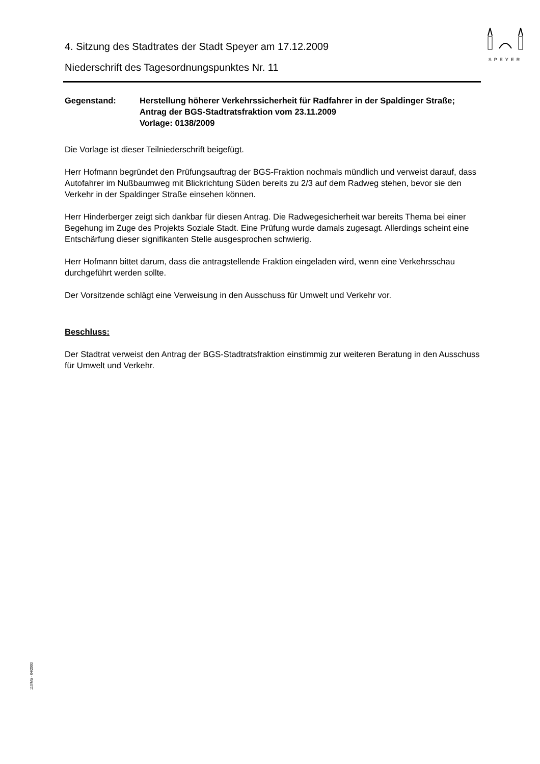SPEYER
4. Sitzung des Stadtrates der Stadt Speyer am 17.12.2009
Niederschrift des Tagesordnungspunktes Nr. 11
Gegenstand: Herstellung höherer Verkehrssicherheit für Radfahrer in der Spaldinger Straße; Antrag der BGS-Stadtratsfraktion vom 23.11.2009
Vorlage: 0138/2009
Die Vorlage ist dieser Teilniederschrift beigefügt.
Herr Hofmann begründet den Prüfungsauftrag der BGS-Fraktion nochmals mündlich und verweist darauf, dass Autofahrer im Nußbaumweg mit Blickrichtung Süden bereits zu 2/3 auf dem Radweg stehen, bevor sie den Verkehr in der Spaldinger Straße einsehen können.
Herr Hinderberger zeigt sich dankbar für diesen Antrag. Die Radwegesicherheit war bereits Thema bei einer Begehung im Zuge des Projekts Soziale Stadt. Eine Prüfung wurde damals zugesagt. Allerdings scheint eine Entschärfung dieser signifikanten Stelle ausgesprochen schwierig.
Herr Hofmann bittet darum, dass die antragstellende Fraktion eingeladen wird, wenn eine Verkehrsschau durchgeführt werden sollte.
Der Vorsitzende schlägt eine Verweisung in den Ausschuss für Umwelt und Verkehr vor.
Beschluss:
Der Stadtrat verweist den Antrag der BGS-Stadtratsfraktion einstimmig zur weiteren Beratung in den Ausschuss für Umwelt und Verkehr.
110/Mü - 04/2003